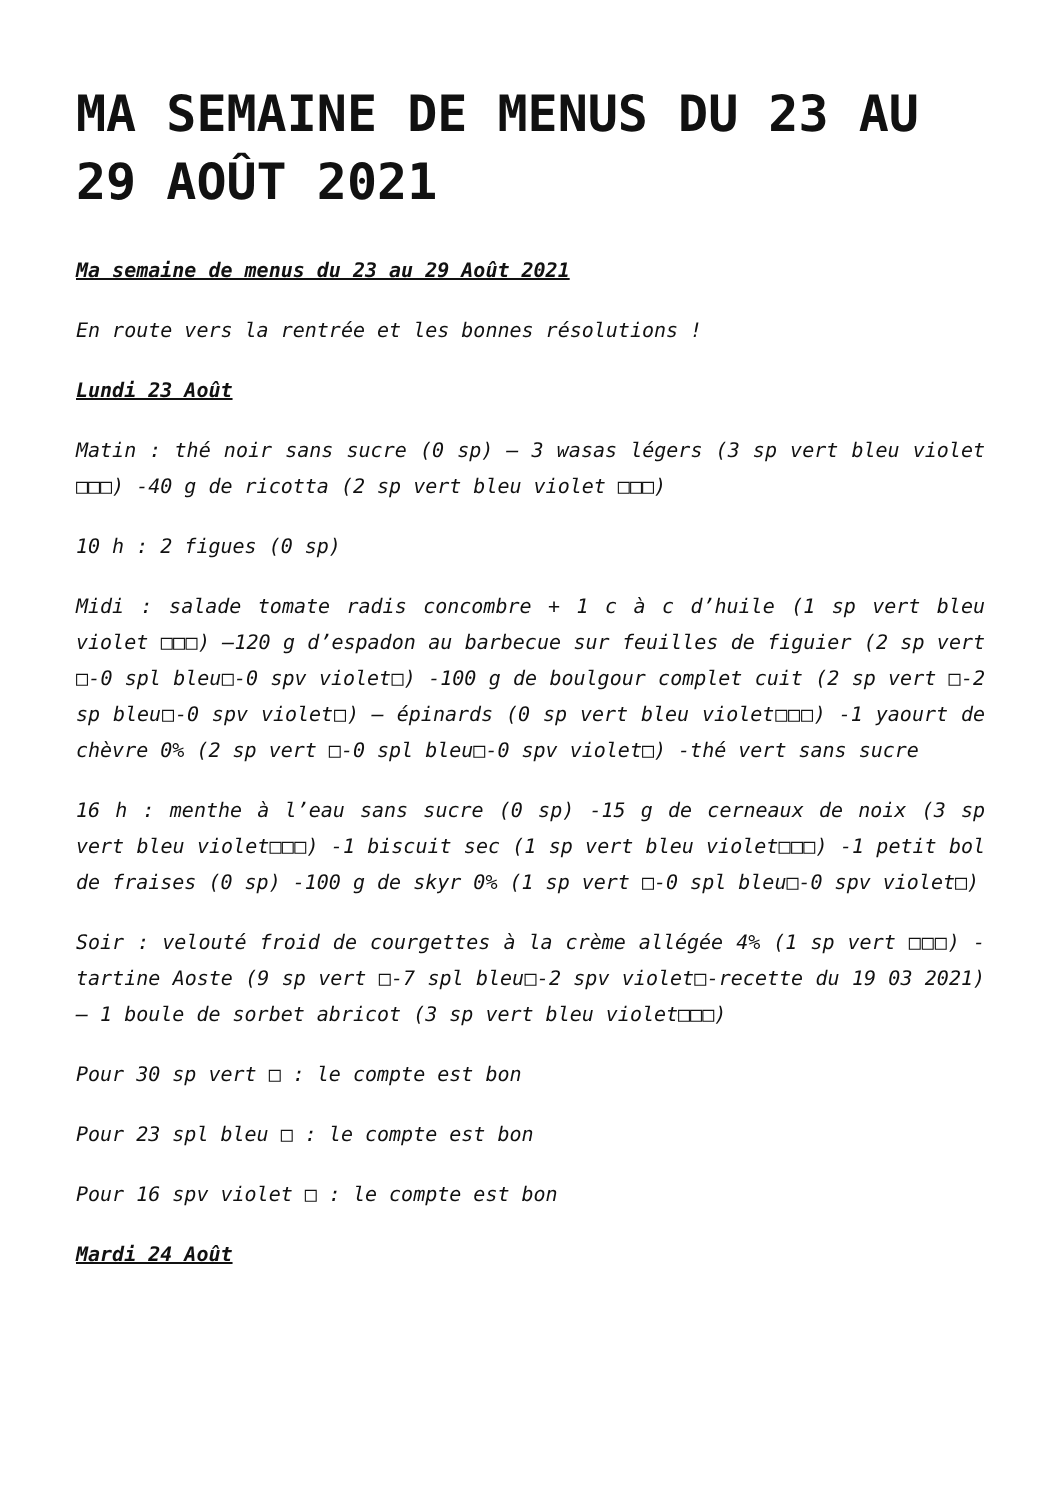MA SEMAINE DE MENUS DU 23 AU 29 AOÛT 2021
Ma semaine de menus du 23 au 29 Août 2021
En route vers la rentrée et les bonnes résolutions !
Lundi 23 Août
Matin : thé noir sans sucre (0 sp) – 3 wasas légers (3 sp vert bleu violet □□□) -40 g de ricotta (2 sp vert bleu violet □□□)
10 h : 2 figues (0 sp)
Midi : salade tomate radis concombre + 1 c à c d’huile (1 sp vert bleu violet □□□) –120 g d’espadon au barbecue sur feuilles de figuier (2 sp vert □-0 spl bleu□-0 spv violet□) -100 g de boulgour complet cuit (2 sp vert □-2 sp bleu□-0 spv violet□) – épinards (0 sp vert bleu violet□□□) -1 yaourt de chèvre 0% (2 sp vert □-0 spl bleu□-0 spv violet□) -thé vert sans sucre
16 h : menthe à l’eau sans sucre (0 sp) -15 g de cerneaux de noix (3 sp vert bleu violet□□□) -1 biscuit sec (1 sp vert bleu violet□□□) -1 petit bol de fraises (0 sp) -100 g de skyr 0% (1 sp vert □-0 spl bleu□-0 spv violet□)
Soir : velouté froid de courgettes à la crème allégée 4% (1 sp vert □□□) -tartine Aoste (9 sp vert □-7 spl bleu□-2 spv violet□-recette du 19 03 2021) – 1 boule de sorbet abricot (3 sp vert bleu violet□□□)
Pour 30 sp vert □ : le compte est bon
Pour 23 spl bleu □ : le compte est bon
Pour 16 spv violet □ : le compte est bon
Mardi 24 Août